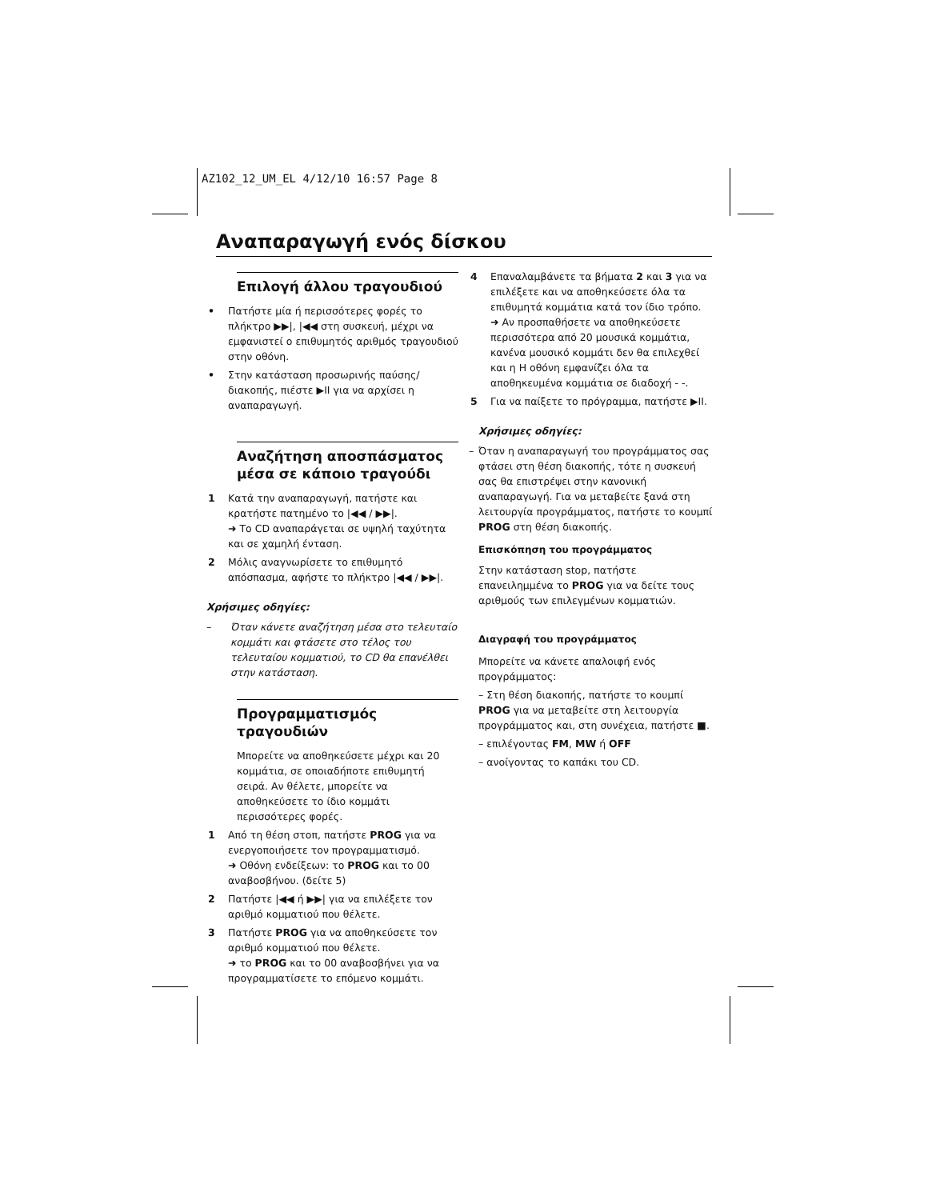AZ102_12_UM_EL 4/12/10 16:57 Page 8
Αναπαραγωγή ενός δίσκου
Επιλογή άλλου τραγουδιού
• Πατήστε μία ή περισσότερες φορές το πλήκτρο ▶▶|, |◀◀ στη συσκευή, μέχρι να εμφανιστεί ο επιθυμητός αριθμός τραγουδιού στην οθόνη.
• Στην κατάσταση προσωρινής παύσης/ διακοπής, πιέστε ▶II για να αρχίσει η αναπαραγωγή.
Αναζήτηση αποσπάσματος μέσα σε κάποιο τραγούδι
1 Κατά την αναπαραγωγή, πατήστε και κρατήστε πατημένο το |◀◀ / ▶▶|.
➜ Το CD αναπαράγεται σε υψηλή ταχύτητα και σε χαμηλή ένταση.
2 Μόλις αναγνωρίσετε το επιθυμητό απόσπασμα, αφήστε το πλήκτρο |◀◀ / ▶▶|.
Χρήσιμες οδηγίες:
– Όταν κάνετε αναζήτηση μέσα στο τελευταίο κομμάτι και φτάσετε στο τέλος του τελευταίου κομματιού, το CD θα επανέλθει στην κατάσταση.
Προγραμματισμός τραγουδιών
Μπορείτε να αποθηκεύσετε μέχρι και 20 κομμάτια, σε οποιαδήποτε επιθυμητή σειρά. Αν θέλετε, μπορείτε να αποθηκεύσετε το ίδιο κομμάτι περισσότερες φορές.
1 Από τη θέση στοπ, πατήστε PROG για να ενεργοποιήσετε τον προγραμματισμό.
➜ Οθόνη ενδείξεων: το PROG και το 00 αναβοσβήνου. (δείτε 5)
2 Πατήστε |◀◀ ή ▶▶| για να επιλέξετε τον αριθμό κομματιού που θέλετε.
3 Πατήστε PROG για να αποθηκεύσετε τον αριθμό κομματιού που θέλετε.
➜ το PROG και το 00 αναβοσβήνει για να προγραμματίσετε το επόμενο κομμάτι.
4 Επαναλαμβάνετε τα βήματα 2 και 3 για να επιλέξετε και να αποθηκεύσετε όλα τα επιθυμητά κομμάτια κατά τον ίδιο τρόπο.
➜ Αν προσπαθήσετε να αποθηκεύσετε περισσότερα από 20 μουσικά κομμάτια, κανένα μουσικό κομμάτι δεν θα επιλεχθεί και η Η οθόνη εμφανίζει όλα τα αποθηκευμένα κομμάτια σε διαδοχή - -.
5 Για να παίξετε το πρόγραμμα, πατήστε ▶II.
Χρήσιμες οδηγίες:
– Όταν η αναπαραγωγή του προγράμματος σας φτάσει στη θέση διακοπής, τότε η συσκευή σας θα επιστρέψει στην κανονική αναπαραγωγή. Για να μεταβείτε ξανά στη λειτουργία προγράμματος, πατήστε το κουμπί PROG στη θέση διακοπής.
Επισκόπηση του προγράμματος
Στην κατάσταση stop, πατήστε επανειλημμένα το PROG για να δείτε τους αριθμούς των επιλεγμένων κομματιών.
Διαγραφή του προγράμματος
Μπορείτε να κάνετε απαλοιφή ενός προγράμματος:
– Στη θέση διακοπής, πατήστε το κουμπί PROG για να μεταβείτε στη λειτουργία προγράμματος και, στη συνέχεια, πατήστε ■.
– επιλέγοντας FM, MW ή OFF
– ανοίγοντας το καπάκι του CD.